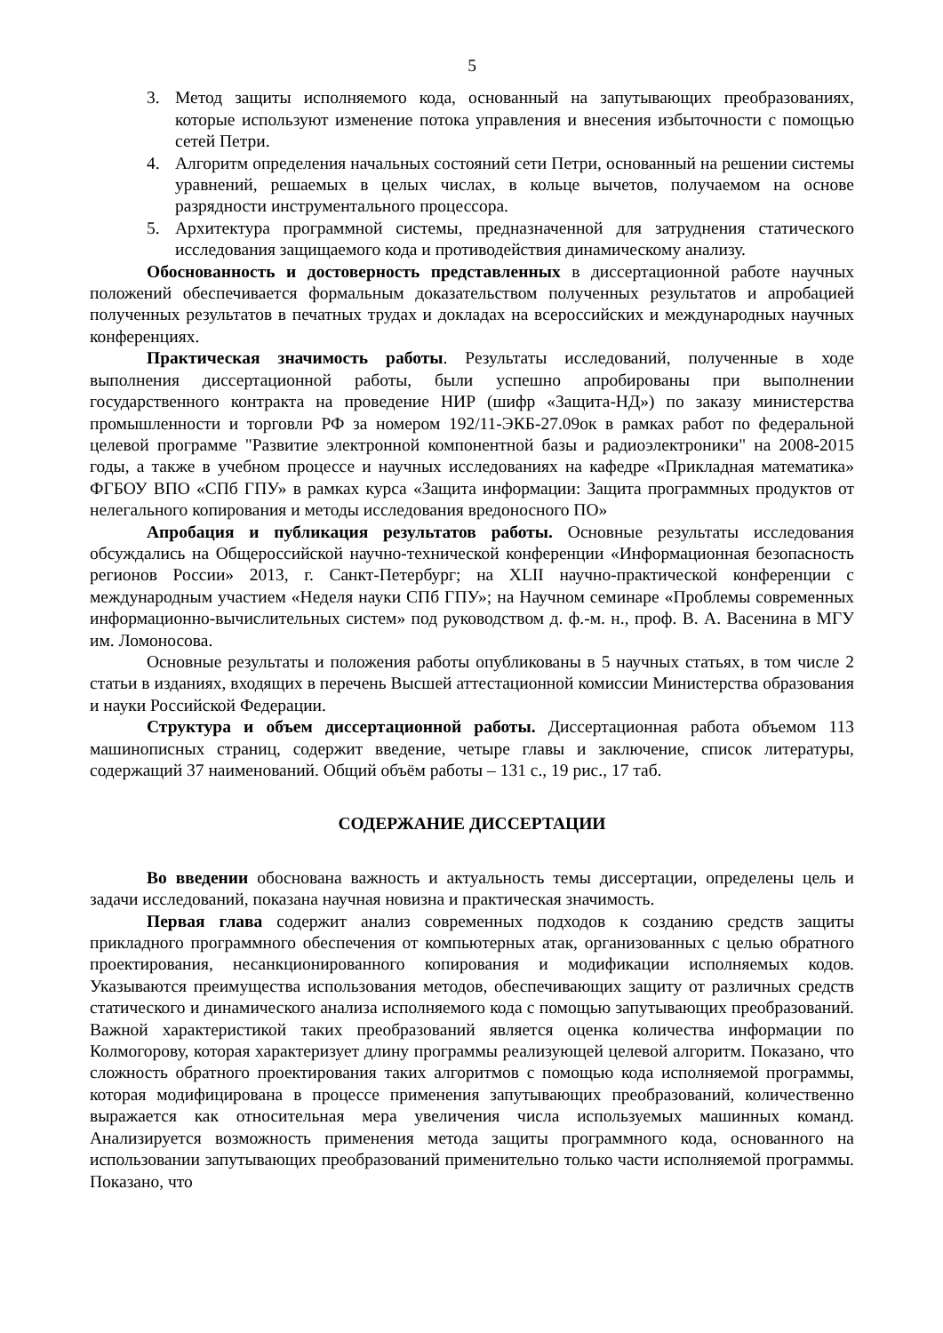5
3. Метод защиты исполняемого кода, основанный на запутывающих преобразованиях, которые используют изменение потока управления и внесения избыточности с помощью сетей Петри.
4. Алгоритм определения начальных состояний сети Петри, основанный на решении системы уравнений, решаемых в целых числах, в кольце вычетов, получаемом на основе разрядности инструментального процессора.
5. Архитектура программной системы, предназначенной для затруднения статического исследования защищаемого кода и противодействия динамическому анализу.
Обоснованность и достоверность представленных в диссертационной работе научных положений обеспечивается формальным доказательством полученных результатов и апробацией полученных результатов в печатных трудах и докладах на всероссийских и международных научных конференциях.
Практическая значимость работы. Результаты исследований, полученные в ходе выполнения диссертационной работы, были успешно апробированы при выполнении государственного контракта на проведение НИР (шифр «Защита-НД») по заказу министерства промышленности и торговли РФ за номером 192/11-ЭКБ-27.09ок в рамках работ по федеральной целевой программе "Развитие электронной компонентной базы и радиоэлектроники" на 2008-2015 годы, а также в учебном процессе и научных исследованиях на кафедре «Прикладная математика» ФГБОУ ВПО «СПб ГПУ» в рамках курса «Защита информации: Защита программных продуктов от нелегального копирования и методы исследования вредоносного ПО»
Апробация и публикация результатов работы. Основные результаты исследования обсуждались на Общероссийской научно-технической конференции «Информационная безопасность регионов России» 2013, г. Санкт-Петербург; на XLII научно-практической конференции с международным участием «Неделя науки СПб ГПУ»; на Научном семинаре «Проблемы современных информационно-вычислительных систем» под руководством д. ф.-м. н., проф. В. А. Васенина в МГУ им. Ломоносова.
Основные результаты и положения работы опубликованы в 5 научных статьях, в том числе 2 статьи в изданиях, входящих в перечень Высшей аттестационной комиссии Министерства образования и науки Российской Федерации.
Структура и объем диссертационной работы. Диссертационная работа объемом 113 машинописных страниц, содержит введение, четыре главы и заключение, список литературы, содержащий 37 наименований. Общий объём работы – 131 с., 19 рис., 17 таб.
СОДЕРЖАНИЕ ДИССЕРТАЦИИ
Во введении обоснована важность и актуальность темы диссертации, определены цель и задачи исследований, показана научная новизна и практическая значимость.
Первая глава содержит анализ современных подходов к созданию средств защиты прикладного программного обеспечения от компьютерных атак, организованных с целью обратного проектирования, несанкционированного копирования и модификации исполняемых кодов. Указываются преимущества использования методов, обеспечивающих защиту от различных средств статического и динамического анализа исполняемого кода с помощью запутывающих преобразований. Важной характеристикой таких преобразований является оценка количества информации по Колмогорову, которая характеризует длину программы реализующей целевой алгоритм. Показано, что сложность обратного проектирования таких алгоритмов с помощью кода исполняемой программы, которая модифицирована в процессе применения запутывающих преобразований, количественно выражается как относительная мера увеличения числа используемых машинных команд. Анализируется возможность применения метода защиты программного кода, основанного на использовании запутывающих преобразований применительно только части исполняемой программы. Показано, что